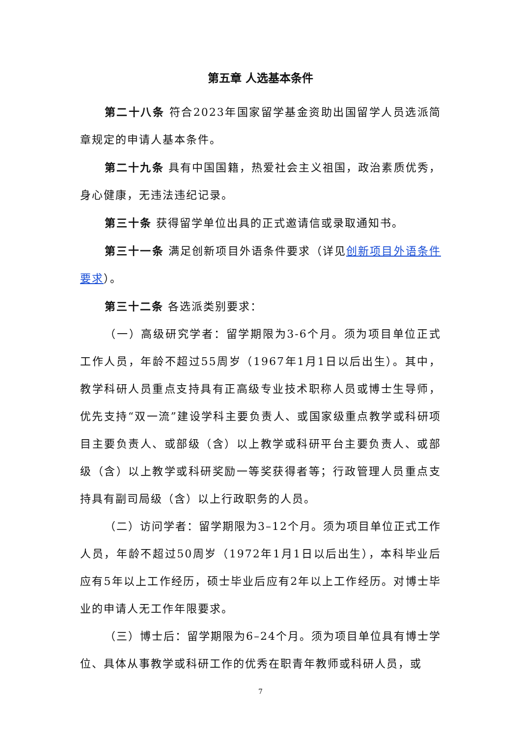第五章 人选基本条件
第二十八条 符合2023年国家留学基金资助出国留学人员选派简章规定的申请人基本条件。
第二十九条 具有中国国籍，热爱社会主义祖国，政治素质优秀，身心健康，无违法违纪记录。
第三十条 获得留学单位出具的正式邀请信或录取通知书。
第三十一条 满足创新项目外语条件要求（详见创新项目外语条件要求）。
第三十二条 各选派类别要求：
（一）高级研究学者：留学期限为3-6个月。须为项目单位正式工作人员，年龄不超过55周岁（1967年1月1日以后出生）。其中，教学科研人员重点支持具有正高级专业技术职称人员或博士生导师，优先支持“双一流”建设学科主要负责人、或国家级重点教学或科研项目主要负责人、或部级（含）以上教学或科研平台主要负责人、或部级（含）以上教学或科研奖励一等奖获得者等；行政管理人员重点支持具有副司局级（含）以上行政职务的人员。
（二）访问学者：留学期限为3–12个月。须为项目单位正式工作人员，年龄不超过50周岁（1972年1月1日以后出生），本科毕业后应有5年以上工作经历，硕士毕业后应有2年以上工作经历。对博士毕业的申请人无工作年限要求。
（三）博士后：留学期限为6–24个月。须为项目单位具有博士学位、具体从事教学或科研工作的优秀在职青年教师或科研人员，或
7